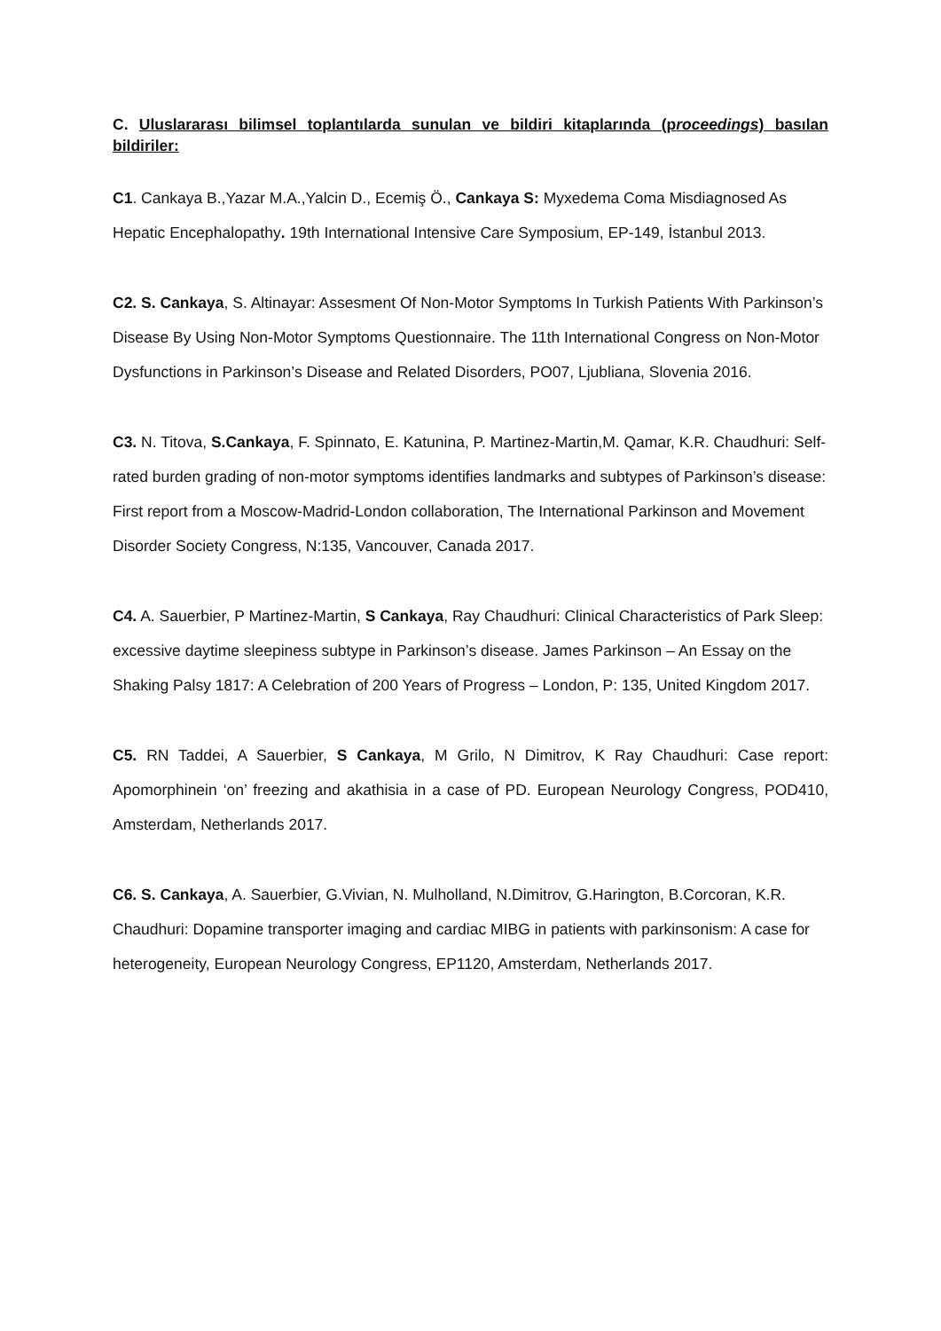C. Uluslararası bilimsel toplantılarda sunulan ve bildiri kitaplarında (proceedings) basılan bildiriler:
C1. Cankaya B.,Yazar M.A.,Yalcin D., Ecemiş Ö., Cankaya S: Myxedema Coma Misdiagnosed As Hepatic Encephalopathy. 19th International Intensive Care Symposium, EP-149, İstanbul 2013.
C2. S. Cankaya, S. Altinayar: Assesment Of Non-Motor Symptoms In Turkish Patients With Parkinson’s Disease By Using Non-Motor Symptoms Questionnaire. The 11th International Congress on Non-Motor Dysfunctions in Parkinson’s Disease and Related Disorders, PO07, Ljubliana, Slovenia 2016.
C3. N. Titova, S.Cankaya, F. Spinnato, E. Katunina, P. Martinez-Martin,M. Qamar, K.R. Chaudhuri: Self-rated burden grading of non-motor symptoms identifies landmarks and subtypes of Parkinson’s disease: First report from a Moscow-Madrid-London collaboration, The International Parkinson and Movement Disorder Society Congress, N:135, Vancouver, Canada 2017.
C4. A. Sauerbier, P Martinez-Martin, S Cankaya, Ray Chaudhuri: Clinical Characteristics of Park Sleep: excessive daytime sleepiness subtype in Parkinson’s disease. James Parkinson – An Essay on the Shaking Palsy 1817: A Celebration of 200 Years of Progress – London, P: 135, United Kingdom 2017.
C5. RN Taddei, A Sauerbier, S Cankaya, M Grilo, N Dimitrov, K Ray Chaudhuri: Case report: Apomorphinein ‘on’ freezing and akathisia in a case of PD. European Neurology Congress, POD410, Amsterdam, Netherlands 2017.
C6. S. Cankaya, A. Sauerbier, G.Vivian, N. Mulholland, N.Dimitrov, G.Harington, B.Corcoran, K.R. Chaudhuri: Dopamine transporter imaging and cardiac MIBG in patients with parkinsonism: A case for heterogeneity, European Neurology Congress, EP1120, Amsterdam, Netherlands 2017.